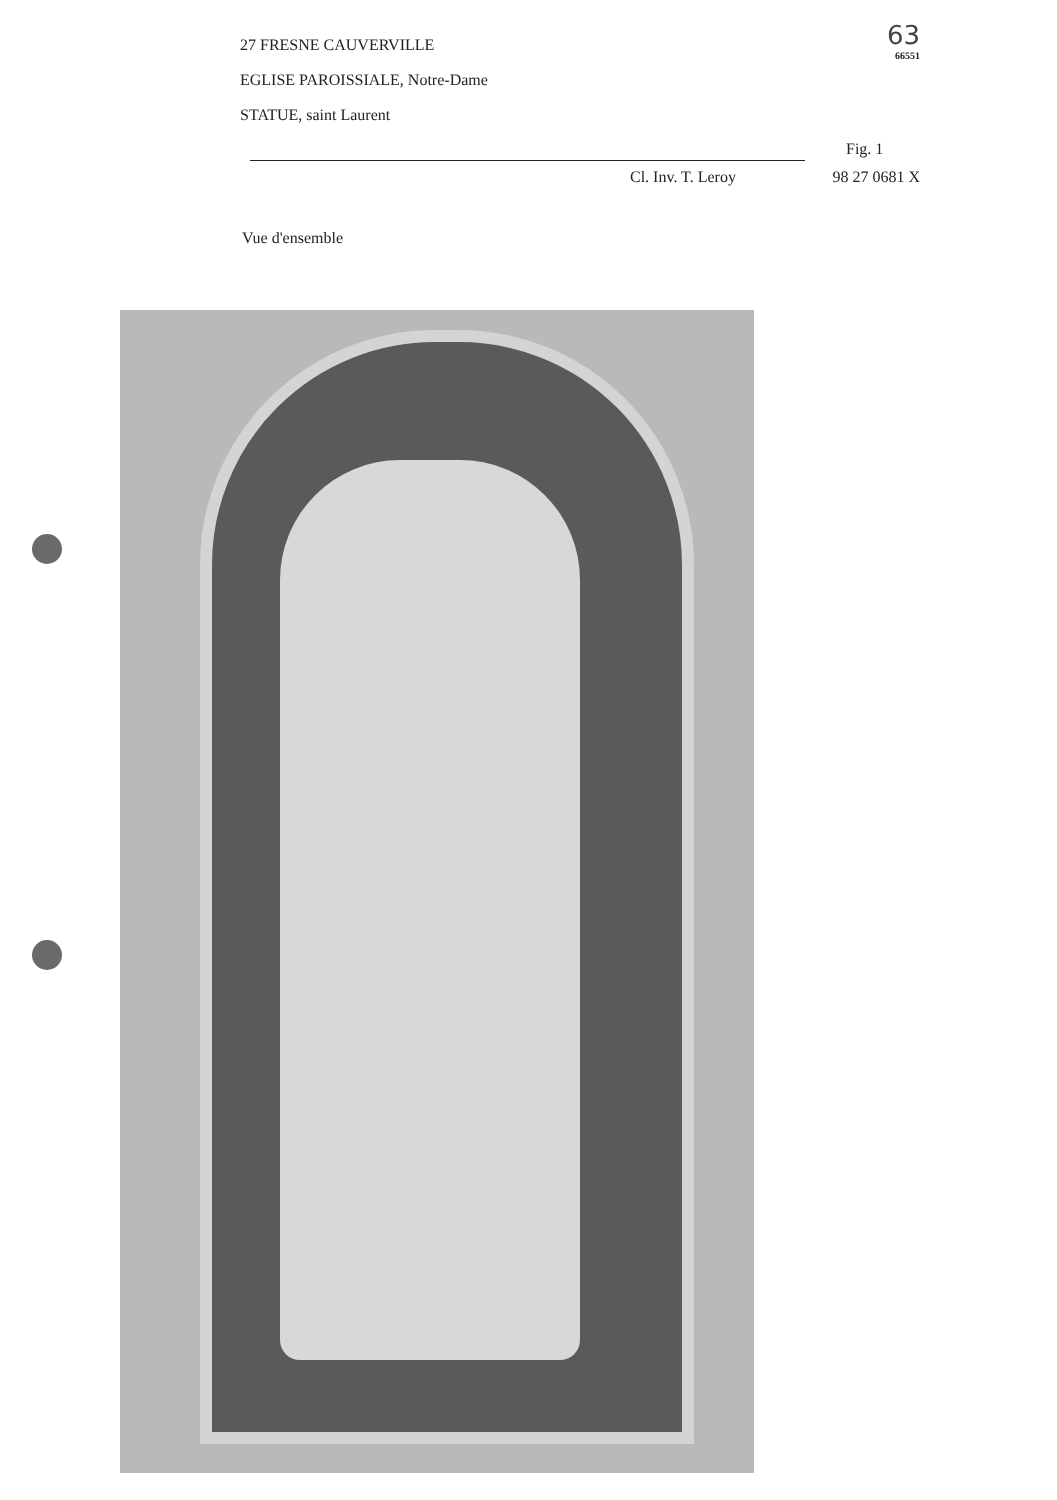27 FRESNE CAUVERVILLE
EGLISE PAROISSIALE, Notre-Dame
STATUE, saint Laurent
63
66551
Fig. 1
Cl. Inv. T. Leroy 98 27 0681 X
Vue d'ensemble